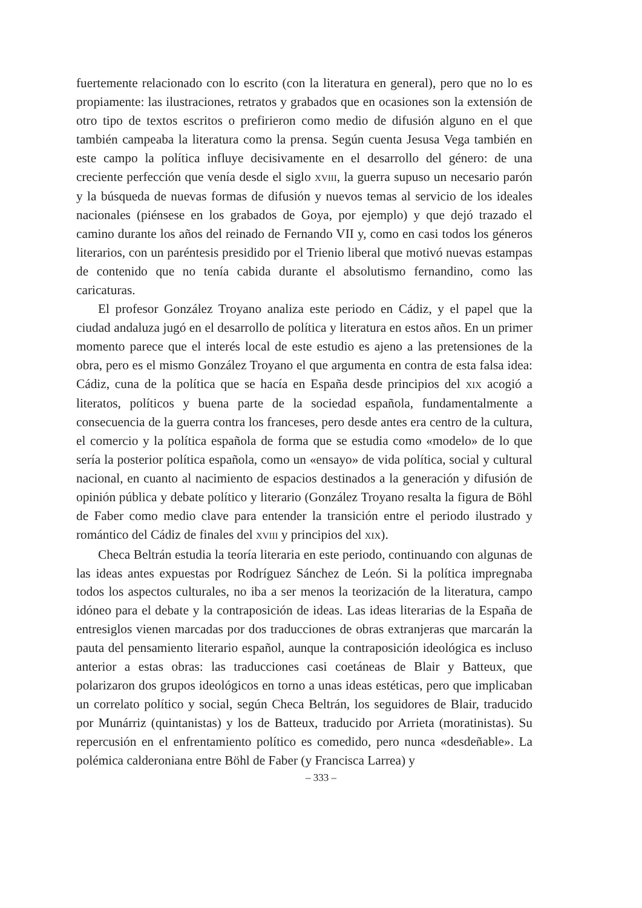fuertemente relacionado con lo escrito (con la literatura en general), pero que no lo es propiamente: las ilustraciones, retratos y grabados que en ocasiones son la extensión de otro tipo de textos escritos o prefirieron como medio de difusión alguno en el que también campeaba la literatura como la prensa. Según cuenta Jesusa Vega también en este campo la política influye decisivamente en el desarrollo del género: de una creciente perfección que venía desde el siglo XVIII, la guerra supuso un necesario parón y la búsqueda de nuevas formas de difusión y nuevos temas al servicio de los ideales nacionales (piénsese en los grabados de Goya, por ejemplo) y que dejó trazado el camino durante los años del reinado de Fernando VII y, como en casi todos los géneros literarios, con un paréntesis presidido por el Trienio liberal que motivó nuevas estampas de contenido que no tenía cabida durante el absolutismo fernandino, como las caricaturas.
El profesor González Troyano analiza este periodo en Cádiz, y el papel que la ciudad andaluza jugó en el desarrollo de política y literatura en estos años. En un primer momento parece que el interés local de este estudio es ajeno a las pretensiones de la obra, pero es el mismo González Troyano el que argumenta en contra de esta falsa idea: Cádiz, cuna de la política que se hacía en España desde principios del XIX acogió a literatos, políticos y buena parte de la sociedad española, fundamentalmente a consecuencia de la guerra contra los franceses, pero desde antes era centro de la cultura, el comercio y la política española de forma que se estudia como «modelo» de lo que sería la posterior política española, como un «ensayo» de vida política, social y cultural nacional, en cuanto al nacimiento de espacios destinados a la generación y difusión de opinión pública y debate político y literario (González Troyano resalta la figura de Böhl de Faber como medio clave para entender la transición entre el periodo ilustrado y romántico del Cádiz de finales del XVIII y principios del XIX).
Checa Beltrán estudia la teoría literaria en este periodo, continuando con algunas de las ideas antes expuestas por Rodríguez Sánchez de León. Si la política impregnaba todos los aspectos culturales, no iba a ser menos la teorización de la literatura, campo idóneo para el debate y la contraposición de ideas. Las ideas literarias de la España de entresiglos vienen marcadas por dos traducciones de obras extranjeras que marcarán la pauta del pensamiento literario español, aunque la contraposición ideológica es incluso anterior a estas obras: las traducciones casi coetáneas de Blair y Batteux, que polarizaron dos grupos ideológicos en torno a unas ideas estéticas, pero que implicaban un correlato político y social, según Checa Beltrán, los seguidores de Blair, traducido por Munárriz (quintanistas) y los de Batteux, traducido por Arrieta (moratinistas). Su repercusión en el enfrentamiento político es comedido, pero nunca «desdeñable». La polémica calderoniana entre Böhl de Faber (y Francisca Larrea) y
– 333 –